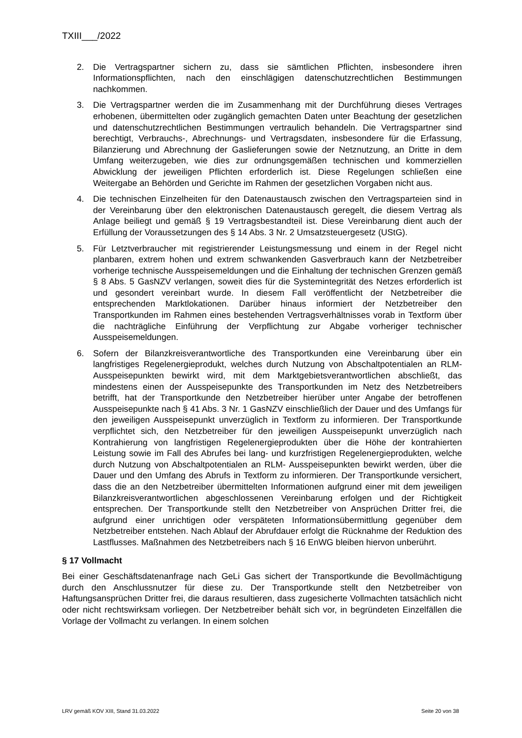TXIII___/2022
2. Die Vertragspartner sichern zu, dass sie sämtlichen Pflichten, insbesondere ihren Informationspflichten, nach den einschlägigen datenschutzrechtlichen Bestimmungen nachkommen.
3. Die Vertragspartner werden die im Zusammenhang mit der Durchführung dieses Vertrages erhobenen, übermittelten oder zugänglich gemachten Daten unter Beachtung der gesetzlichen und datenschutzrechtlichen Bestimmungen vertraulich behandeln. Die Vertragspartner sind berechtigt, Verbrauchs-, Abrechnungs- und Vertragsdaten, insbesondere für die Erfassung, Bilanzierung und Abrechnung der Gaslieferungen sowie der Netznutzung, an Dritte in dem Umfang weiterzugeben, wie dies zur ordnungsgemäßen technischen und kommerziellen Abwicklung der jeweiligen Pflichten erforderlich ist. Diese Regelungen schließen eine Weitergabe an Behörden und Gerichte im Rahmen der gesetzlichen Vorgaben nicht aus.
4. Die technischen Einzelheiten für den Datenaustausch zwischen den Vertragsparteien sind in der Vereinbarung über den elektronischen Datenaustausch geregelt, die diesem Vertrag als Anlage beiliegt und gemäß § 19 Vertragsbestandteil ist. Diese Vereinbarung dient auch der Erfüllung der Voraussetzungen des § 14 Abs. 3 Nr. 2 Umsatzsteuergesetz (UStG).
5. Für Letztverbraucher mit registrierender Leistungsmessung und einem in der Regel nicht planbaren, extrem hohen und extrem schwankenden Gasverbrauch kann der Netzbetreiber vorherige technische Ausspeisemeldungen und die Einhaltung der technischen Grenzen gemäß § 8 Abs. 5 GasNZV verlangen, soweit dies für die Systemintegrität des Netzes erforderlich ist und gesondert vereinbart wurde. In diesem Fall veröffentlicht der Netzbetreiber die entsprechenden Marktlokationen. Darüber hinaus informiert der Netzbetreiber den Transportkunden im Rahmen eines bestehenden Vertragsverhältnisses vorab in Textform über die nachträgliche Einführung der Verpflichtung zur Abgabe vorheriger technischer Ausspeisemeldungen.
6. Sofern der Bilanzkreisverantwortliche des Transportkunden eine Vereinbarung über ein langfristiges Regelenergieprodukt, welches durch Nutzung von Abschaltpotentialen an RLM-Ausspeisepunkten bewirkt wird, mit dem Marktgebietsverantwortlichen abschließt, das mindestens einen der Ausspeisepunkte des Transportkunden im Netz des Netzbetreibers betrifft, hat der Transportkunde den Netzbetreiber hierüber unter Angabe der betroffenen Ausspeisepunkte nach § 41 Abs. 3 Nr. 1 GasNZV einschließlich der Dauer und des Umfangs für den jeweiligen Ausspeisepunkt unverzüglich in Textform zu informieren. Der Transportkunde verpflichtet sich, den Netzbetreiber für den jeweiligen Ausspeisepunkt unverzüglich nach Kontrahierung von langfristigen Regelenergieprodukten über die Höhe der kontrahierten Leistung sowie im Fall des Abrufes bei lang- und kurzfristigen Regelenergieprodukten, welche durch Nutzung von Abschaltpotentialen an RLM- Ausspeisepunkten bewirkt werden, über die Dauer und den Umfang des Abrufs in Textform zu informieren. Der Transportkunde versichert, dass die an den Netzbetreiber übermittelten Informationen aufgrund einer mit dem jeweiligen Bilanzkreisverantwortlichen abgeschlossenen Vereinbarung erfolgen und der Richtigkeit entsprechen. Der Transportkunde stellt den Netzbetreiber von Ansprüchen Dritter frei, die aufgrund einer unrichtigen oder verspäteten Informationsübermittlung gegenüber dem Netzbetreiber entstehen. Nach Ablauf der Abrufdauer erfolgt die Rücknahme der Reduktion des Lastflusses. Maßnahmen des Netzbetreibers nach § 16 EnWG bleiben hiervon unberührt.
§ 17 Vollmacht
Bei einer Geschäftsdatenanfrage nach GeLi Gas sichert der Transportkunde die Bevollmächtigung durch den Anschlussnutzer für diese zu. Der Transportkunde stellt den Netzbetreiber von Haftungsansprüchen Dritter frei, die daraus resultieren, dass zugesicherte Vollmachten tatsächlich nicht oder nicht rechtswirksam vorliegen. Der Netzbetreiber behält sich vor, in begründeten Einzelfällen die Vorlage der Vollmacht zu verlangen. In einem solchen
LRV gemäß KOV XIII, Stand 31.03.2022 Seite 20 von 38